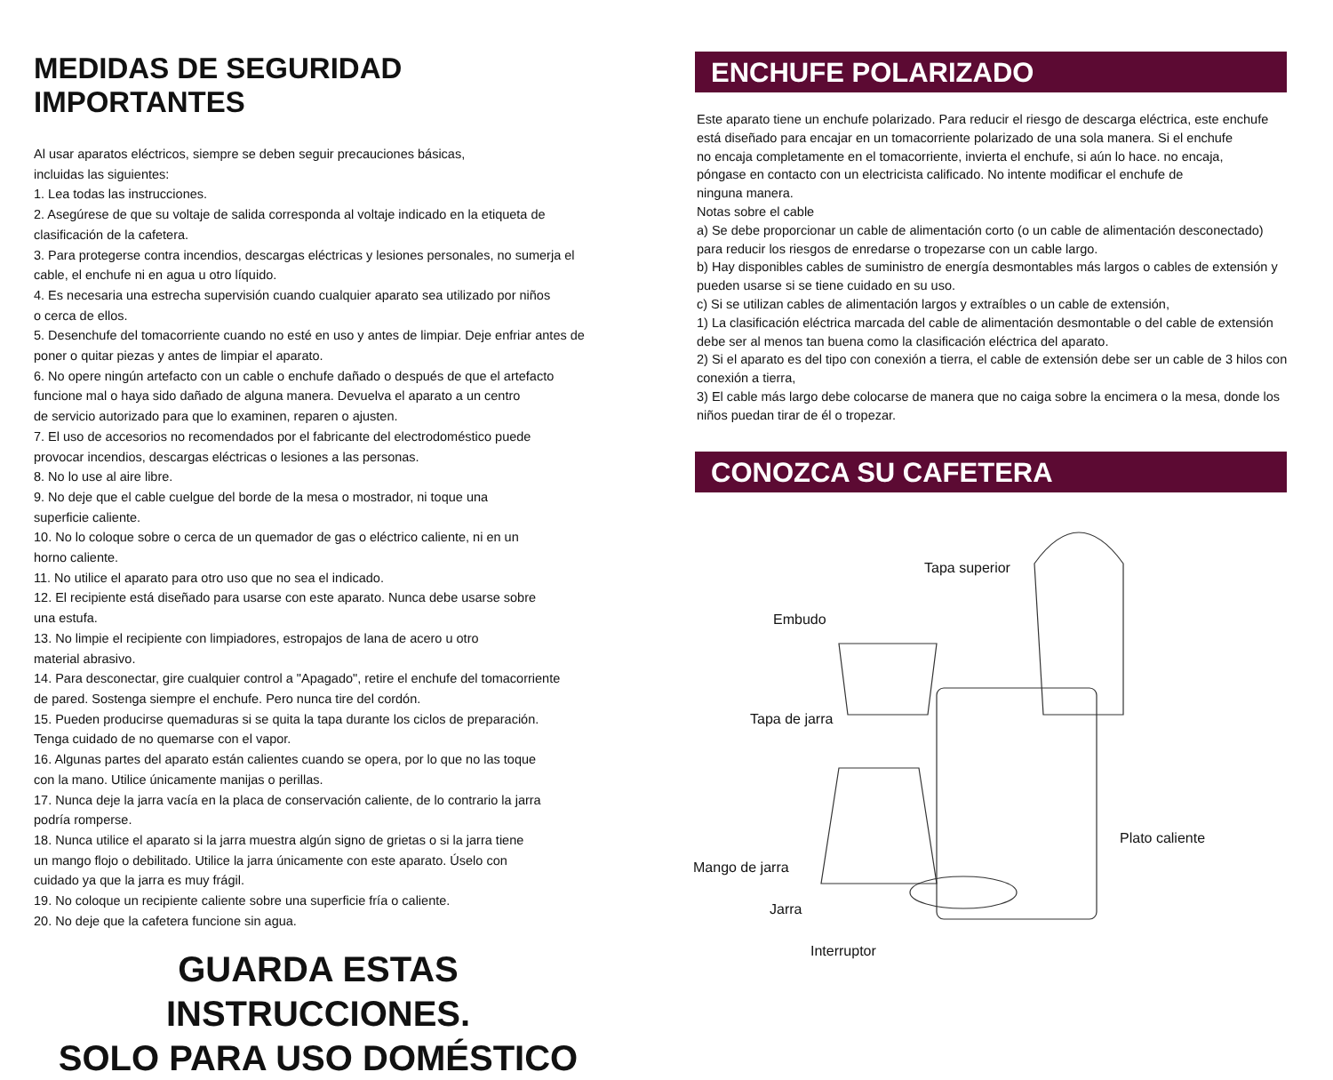MEDIDAS DE SEGURIDAD IMPORTANTES
Al usar aparatos eléctricos, siempre se deben seguir precauciones básicas,
incluidas las siguientes:
1. Lea todas las instrucciones.
2. Asegúrese de que su voltaje de salida corresponda al voltaje indicado en la etiqueta de clasificación de la cafetera.
3. Para protegerse contra incendios, descargas eléctricas y lesiones personales, no sumerja el cable, el enchufe ni en agua u otro líquido.
4. Es necesaria una estrecha supervisión cuando cualquier aparato sea utilizado por niños
o cerca de ellos.
5. Desenchufe del tomacorriente cuando no esté en uso y antes de limpiar. Deje enfriar antes de poner o quitar piezas y antes de limpiar el aparato.
6. No opere ningún artefacto con un cable o enchufe dañado o después de que el artefacto
funcione mal o haya sido dañado de alguna manera. Devuelva el aparato a un centro
de servicio autorizado para que lo examinen, reparen o ajusten.
7. El uso de accesorios no recomendados por el fabricante del electrodoméstico puede
provocar incendios, descargas eléctricas o lesiones a las personas.
8. No lo use al aire libre.
9. No deje que el cable cuelgue del borde de la mesa o mostrador, ni toque una
superficie caliente.
10. No lo coloque sobre o cerca de un quemador de gas o eléctrico caliente, ni en un
horno caliente.
11. No utilice el aparato para otro uso que no sea el indicado.
12. El recipiente está diseñado para usarse con este aparato. Nunca debe usarse sobre
una estufa.
13. No limpie el recipiente con limpiadores, estropajos de lana de acero u otro
material abrasivo.
14. Para desconectar, gire cualquier control a "Apagado", retire el enchufe del tomacorriente
de pared. Sostenga siempre el enchufe. Pero nunca tire del cordón.
15. Pueden producirse quemaduras si se quita la tapa durante los ciclos de preparación.
Tenga cuidado de no quemarse con el vapor.
16. Algunas partes del aparato están calientes cuando se opera, por lo que no las toque
con la mano. Utilice únicamente manijas o perillas.
17. Nunca deje la jarra vacía en la placa de conservación caliente, de lo contrario la jarra
podría romperse.
18. Nunca utilice el aparato si la jarra muestra algún signo de grietas o si la jarra tiene
un mango flojo o debilitado. Utilice la jarra únicamente con este aparato. Úselo con
cuidado ya que la jarra es muy frágil.
19. No coloque un recipiente caliente sobre una superficie fría o caliente.
20. No deje que la cafetera funcione sin agua.
GUARDA ESTAS INSTRUCCIONES.
SOLO PARA USO DOMÉSTICO
ENCHUFE POLARIZADO
Este aparato tiene un enchufe polarizado. Para reducir el riesgo de descarga eléctrica, este enchufe está diseñado para encajar en un tomacorriente polarizado de una sola manera. Si el enchufe
no encaja completamente en el tomacorriente, invierta el enchufe, si aún lo hace. no encaja,
póngase en contacto con un electricista calificado. No intente modificar el enchufe de
ninguna manera.
Notas sobre el cable
a) Se debe proporcionar un cable de alimentación corto (o un cable de alimentación desconectado) para reducir los riesgos de enredarse o tropezarse con un cable largo.
b) Hay disponibles cables de suministro de energía desmontables más largos o cables de extensión y pueden usarse si se tiene cuidado en su uso.
c) Si se utilizan cables de alimentación largos y extraíbles o un cable de extensión,
1) La clasificación eléctrica marcada del cable de alimentación desmontable o del cable de extensión debe ser al menos tan buena como la clasificación eléctrica del aparato.
2) Si el aparato es del tipo con conexión a tierra, el cable de extensión debe ser un cable de 3 hilos con conexión a tierra,
3) El cable más largo debe colocarse de manera que no caiga sobre la encimera o la mesa, donde los niños puedan tirar de él o tropezar.
CONOZCA SU CAFETERA
Tapa superior
Embudo
Tapa de jarra
Plato caliente
Mango de jarra
Jarra
Interruptor